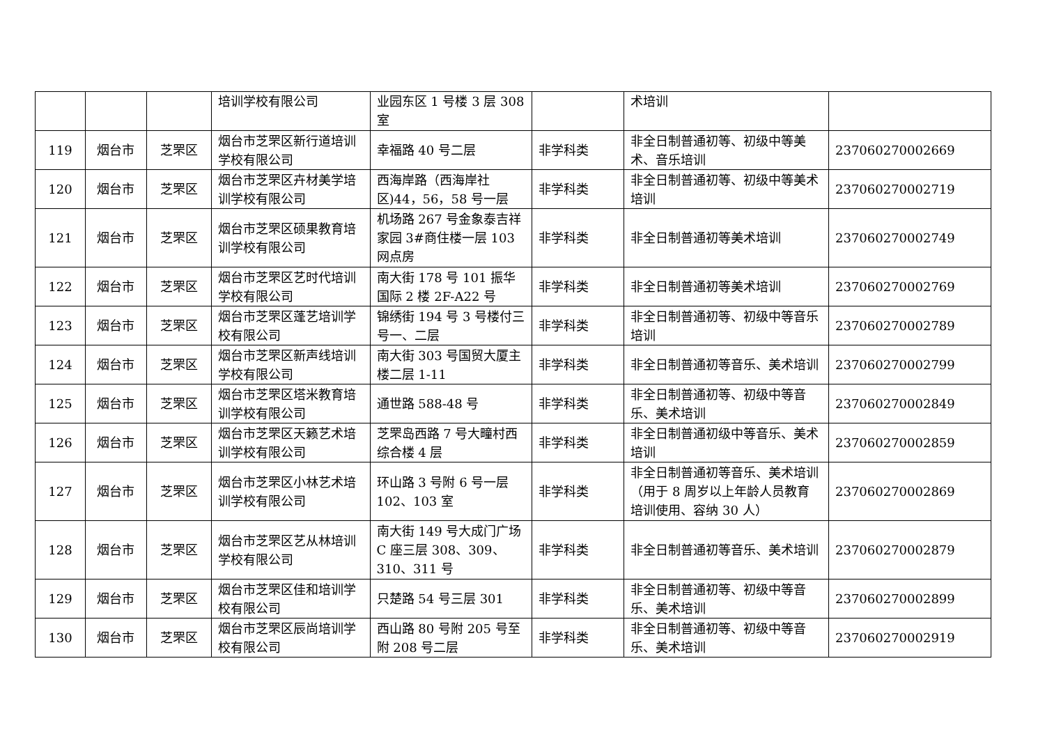| | | | 培训学校有限公司 | 业园东区 1 号楼 3 层 308 室 | | 术培训 | |
| 119 | 烟台市 | 芝罘区 | 烟台市芝罘区新行道培训学校有限公司 | 幸福路 40 号二层 | 非学科类 | 非全日制普通初等、初级中等美术、音乐培训 | 237060270002669 |
| 120 | 烟台市 | 芝罘区 | 烟台市芝罘区卉材美学培训学校有限公司 | 西海岸路（西海岸社区)44，56，58 号一层 | 非学科类 | 非全日制普通初等、初级中等美术培训 | 237060270002719 |
| 121 | 烟台市 | 芝罘区 | 烟台市芝罘区硕果教育培训学校有限公司 | 机场路 267 号金象泰吉祥家园 3#商住楼一层 103 网点房 | 非学科类 | 非全日制普通初等美术培训 | 237060270002749 |
| 122 | 烟台市 | 芝罘区 | 烟台市芝罘区艺时代培训学校有限公司 | 南大街 178 号 101 振华国际 2 楼 2F-A22 号 | 非学科类 | 非全日制普通初等美术培训 | 237060270002769 |
| 123 | 烟台市 | 芝罘区 | 烟台市芝罘区蓬艺培训学校有限公司 | 锦绣街 194 号 3 号楼付三号一、二层 | 非学科类 | 非全日制普通初等、初级中等音乐培训 | 237060270002789 |
| 124 | 烟台市 | 芝罘区 | 烟台市芝罘区新声线培训学校有限公司 | 南大街 303 号国贸大厦主楼二层 1-11 | 非学科类 | 非全日制普通初等音乐、美术培训 | 237060270002799 |
| 125 | 烟台市 | 芝罘区 | 烟台市芝罘区塔米教育培训学校有限公司 | 通世路 588-48 号 | 非学科类 | 非全日制普通初等、初级中等音乐、美术培训 | 237060270002849 |
| 126 | 烟台市 | 芝罘区 | 烟台市芝罘区天籁艺术培训学校有限公司 | 芝罘岛西路 7 号大疃村西综合楼 4 层 | 非学科类 | 非全日制普通初级中等音乐、美术培训 | 237060270002859 |
| 127 | 烟台市 | 芝罘区 | 烟台市芝罘区小林艺术培训学校有限公司 | 环山路 3 号附 6 号一层 102、103 室 | 非学科类 | 非全日制普通初等音乐、美术培训（用于 8 周岁以上年龄人员教育培训使用、容纳 30 人） | 237060270002869 |
| 128 | 烟台市 | 芝罘区 | 烟台市芝罘区艺从林培训学校有限公司 | 南大街 149 号大成门广场 C 座三层 308、309、310、311 号 | 非学科类 | 非全日制普通初等音乐、美术培训 | 237060270002879 |
| 129 | 烟台市 | 芝罘区 | 烟台市芝罘区佳和培训学校有限公司 | 只楚路 54 号三层 301 | 非学科类 | 非全日制普通初等、初级中等音乐、美术培训 | 237060270002899 |
| 130 | 烟台市 | 芝罘区 | 烟台市芝罘区辰尚培训学校有限公司 | 西山路 80 号附 205 号至附 208 号二层 | 非学科类 | 非全日制普通初等、初级中等音乐、美术培训 | 237060270002919 |